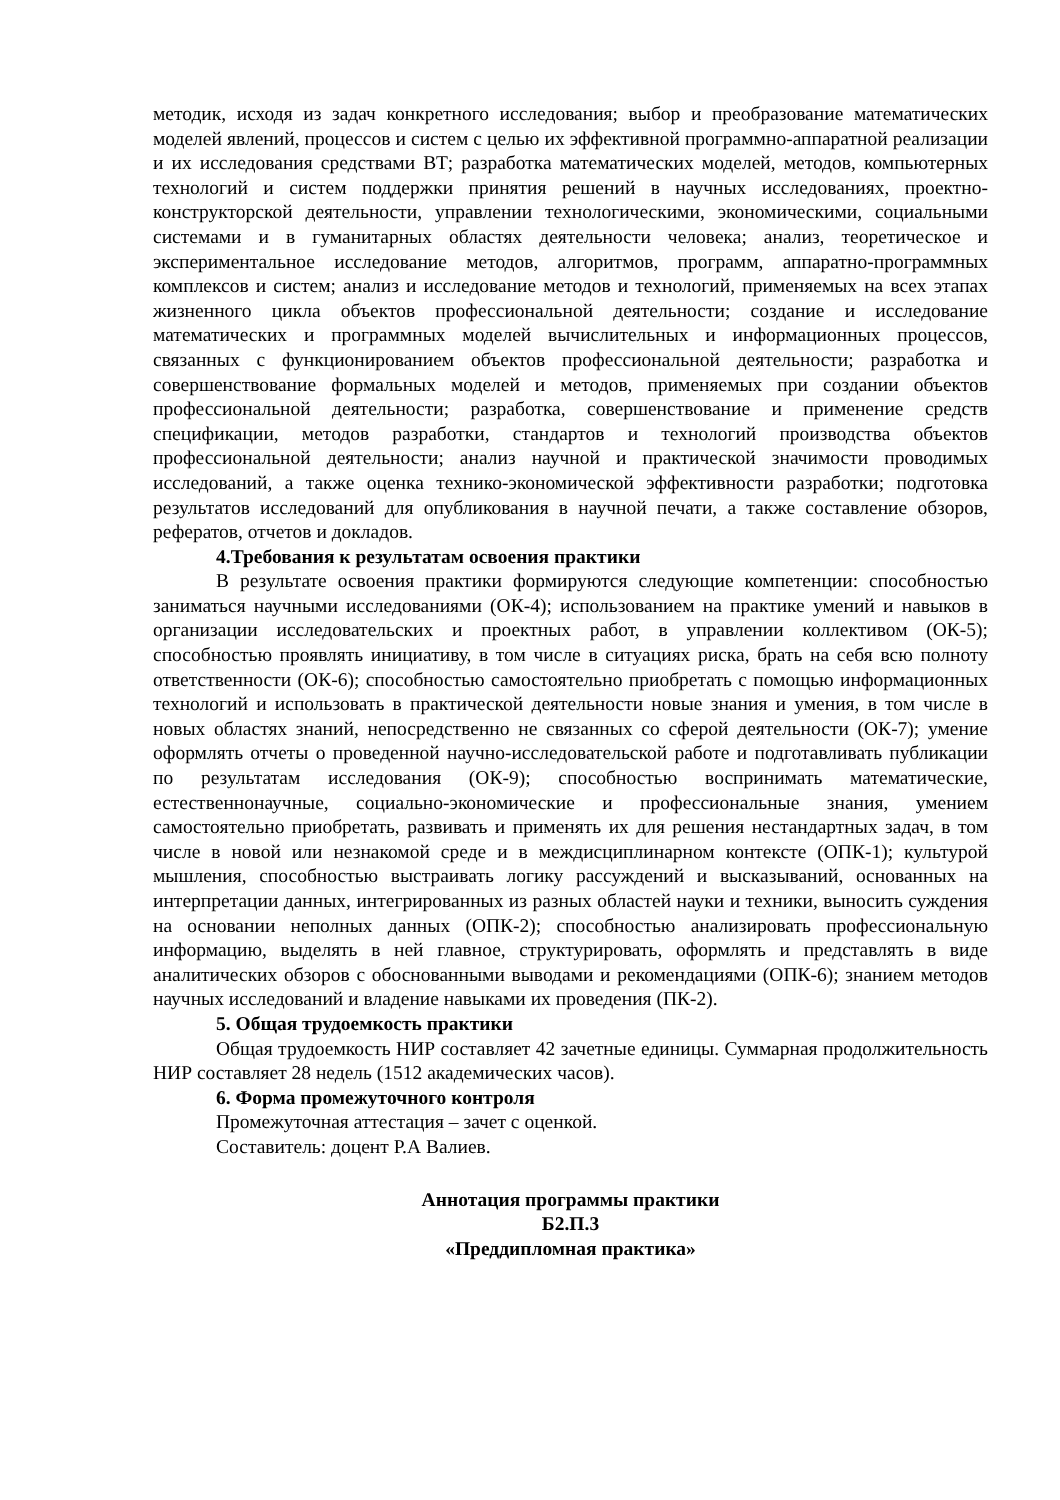методик, исходя из задач конкретного исследования; выбор и преобразование математических моделей явлений, процессов и систем с целью их эффективной программно-аппаратной реализации и их исследования средствами ВТ; разработка математических моделей, методов, компьютерных технологий и систем поддержки принятия решений в научных исследованиях, проектно-конструкторской деятельности, управлении технологическими, экономическими, социальными системами и в гуманитарных областях деятельности человека; анализ, теоретическое и экспериментальное исследование методов, алгоритмов, программ, аппаратно-программных комплексов и систем; анализ и исследование методов и технологий, применяемых на всех этапах жизненного цикла объектов профессиональной деятельности; создание и исследование математических и программных моделей вычислительных и информационных процессов, связанных с функционированием объектов профессиональной деятельности; разработка и совершенствование формальных моделей и методов, применяемых при создании объектов профессиональной деятельности; разработка, совершенствование и применение средств спецификации, методов разработки, стандартов и технологий производства объектов профессиональной деятельности; анализ научной и практической значимости проводимых исследований, а также оценка технико-экономической эффективности разработки; подготовка результатов исследований для опубликования в научной печати, а также составление обзоров, рефератов, отчетов и докладов.
4.Требования к результатам освоения практики
В результате освоения практики формируются следующие компетенции: способностью заниматься научными исследованиями (ОК-4); использованием на практике умений и навыков в организации исследовательских и проектных работ, в управлении коллективом (ОК-5); способностью проявлять инициативу, в том числе в ситуациях риска, брать на себя всю полноту ответственности (ОК-6); способностью самостоятельно приобретать с помощью информационных технологий и использовать в практической деятельности новые знания и умения, в том числе в новых областях знаний, непосредственно не связанных со сферой деятельности (ОК-7); умение оформлять отчеты о проведенной научно-исследовательской работе и подготавливать публикации по результатам исследования (ОК-9); способностью воспринимать математические, естественнонаучные, социально-экономические и профессиональные знания, умением самостоятельно приобретать, развивать и применять их для решения нестандартных задач, в том числе в новой или незнакомой среде и в междисциплинарном контексте (ОПК-1); культурой мышления, способностью выстраивать логику рассуждений и высказываний, основанных на интерпретации данных, интегрированных из разных областей науки и техники, выносить суждения на основании неполных данных (ОПК-2); способностью анализировать профессиональную информацию, выделять в ней главное, структурировать, оформлять и представлять в виде аналитических обзоров с обоснованными выводами и рекомендациями (ОПК-6); знанием методов научных исследований и владение навыками их проведения (ПК-2).
5. Общая трудоемкость практики
Общая трудоемкость НИР составляет 42 зачетные единицы. Суммарная продолжительность НИР составляет 28 недель (1512 академических часов).
6. Форма промежуточного контроля
Промежуточная аттестация – зачет с оценкой.
Составитель: доцент Р.А Валиев.
Аннотация программы практики
Б2.П.3
«Преддипломная практика»